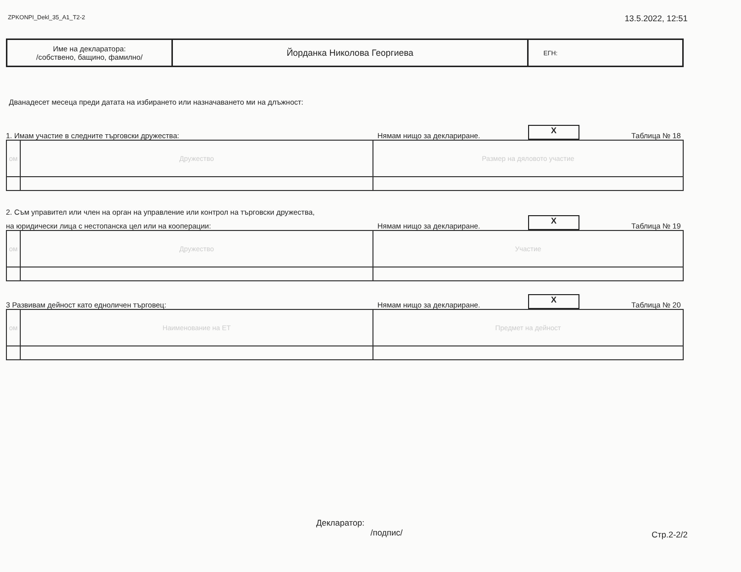ZPKONPI_Dekl_35_A1_T2-2 13.5.2022, 12:51
| Име на декларатора: /собствено, бащино, фамилно/ | Йорданка Николова Георгиева | ЕГН: |
Дванадесет месеца преди датата на избирането или назначаването ми на длъжност:
1. Имам участие в следните търговски дружества: Нямам нищо за деклариране. X Таблица № 18
| ом | Дружество | Размер на дяловото участие |
2. Съм управител или член на орган на управление или контрол на търговски дружества,
на юридически лица с нестопанска цел или на кооперации: Нямам нищо за деклариране. X Таблица № 19
| ом | Дружество | Участие |
3 Развивам дейност като едноличен търговец: Нямам нищо за деклариране. X Таблица № 20
| ом | Наименование на ЕТ | Предмет на дейност |
Декларатор:
/подпис/ Стр.2-2/2